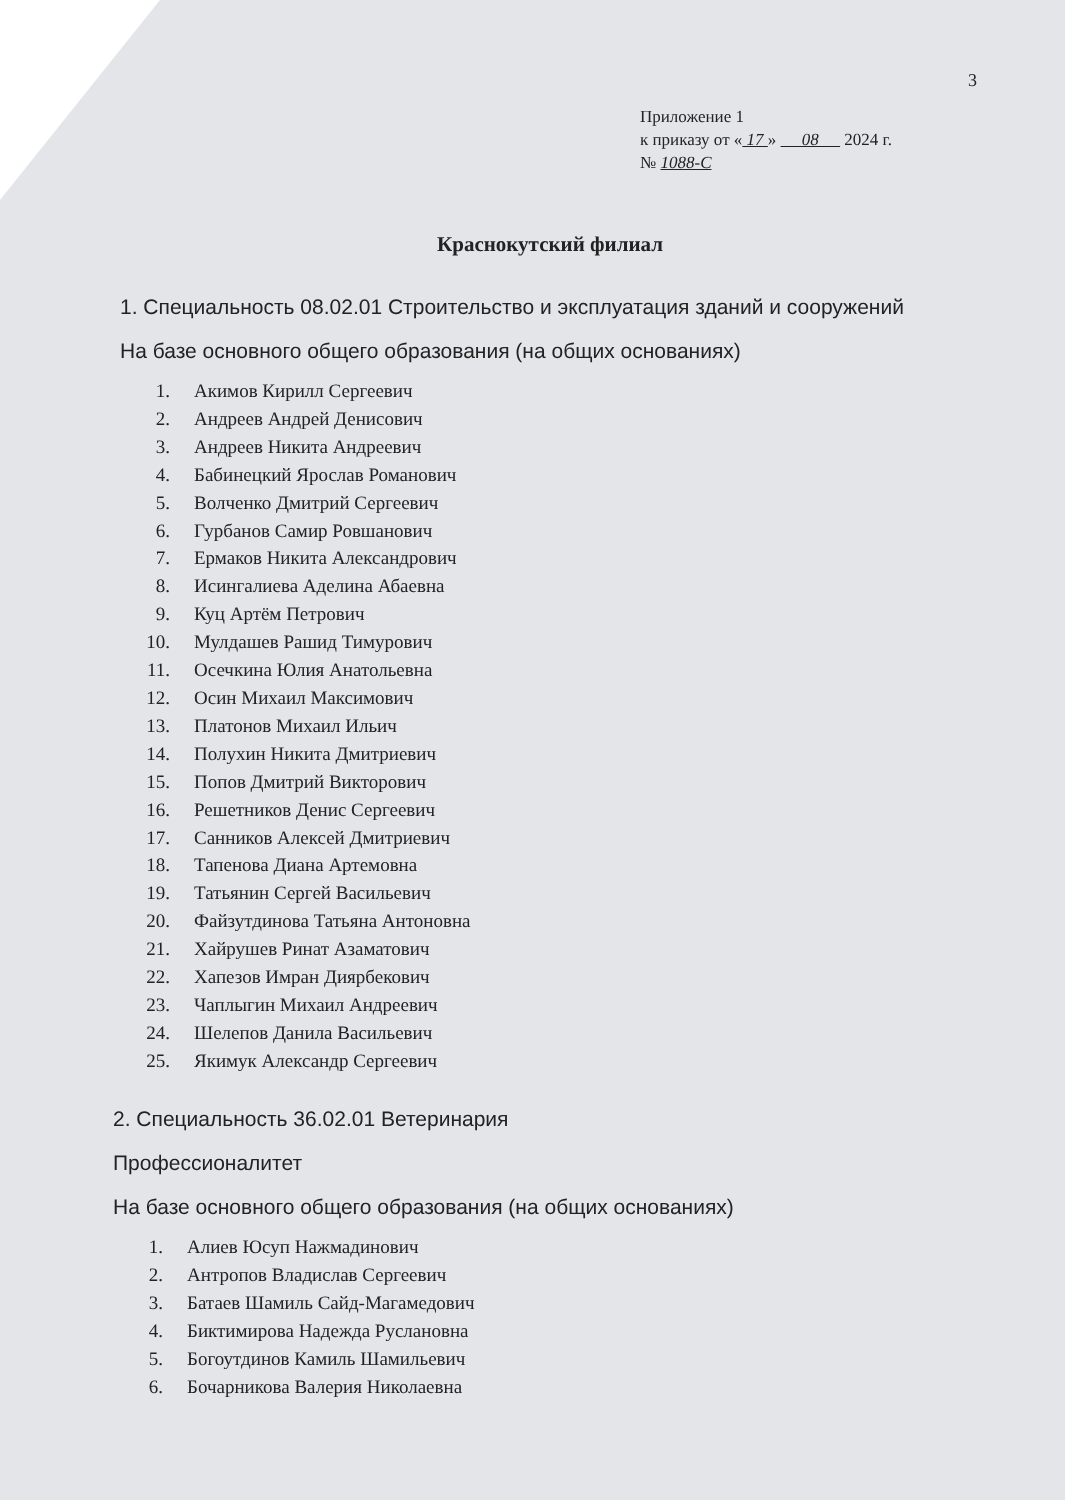3
Приложение 1
к приказу от « 17 » 08 2024 г.
№ 1088-С
Краснокутский филиал
1. Специальность 08.02.01 Строительство и эксплуатация зданий и сооружений
На базе основного общего образования (на общих основаниях)
1. Акимов Кирилл Сергеевич
2. Андреев Андрей Денисович
3. Андреев Никита Андреевич
4. Бабинецкий Ярослав Романович
5. Волченко Дмитрий Сергеевич
6. Гурбанов Самир Ровшанович
7. Ермаков Никита Александрович
8. Исингалиева Аделина Абаевна
9. Куц Артём Петрович
10. Мулдашев Рашид Тимурович
11. Осечкина Юлия Анатольевна
12. Осин Михаил Максимович
13. Платонов Михаил Ильич
14. Полухин Никита Дмитриевич
15. Попов Дмитрий Викторович
16. Решетников Денис Сергеевич
17. Санников Алексей Дмитриевич
18. Тапенова Диана Артемовна
19. Татьянин Сергей Васильевич
20. Файзутдинова Татьяна Антоновна
21. Хайрушев Ринат Азаматович
22. Хапезов Имран Диярбекович
23. Чаплыгин Михаил Андреевич
24. Шелепов Данила Васильевич
25. Якимук Александр Сергеевич
2. Специальность 36.02.01 Ветеринария
Профессионалитет
На базе основного общего образования (на общих основаниях)
1. Алиев Юсуп Нажмадинович
2. Антропов Владислав Сергеевич
3. Батаев Шамиль Сайд-Магамедович
4. Биктимирова Надежда Руслановна
5. Богоутдинов Камиль Шамильевич
6. Бочарникова Валерия Николаевна